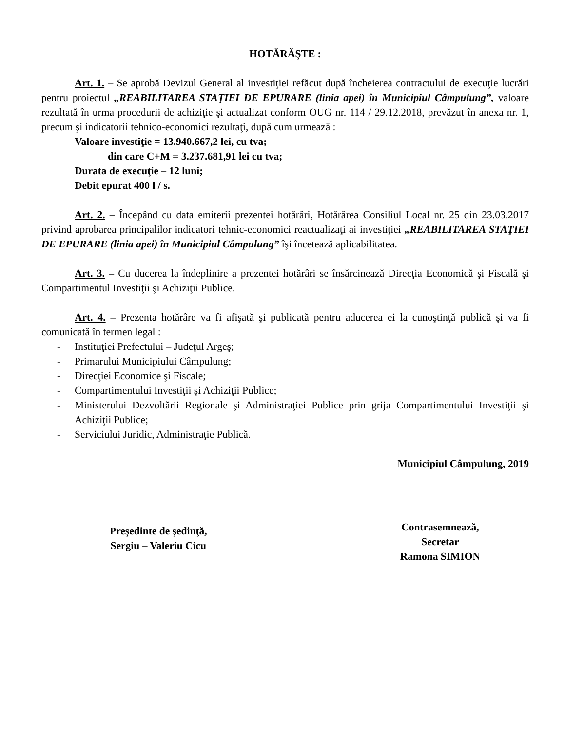HOTĂRĂŞTE :
Art. 1. – Se aprobă Devizul General al investiţiei refăcut după încheierea contractului de execuţie lucrări pentru proiectul „REABILITAREA STAŢIEI DE EPURARE (linia apei) în Municipiul Câmpulung”, valoare rezultată în urma procedurii de achiziţie şi actualizat conform OUG nr. 114 / 29.12.2018, prevăzut în anexa nr. 1, precum şi indicatorii tehnico-economici rezultaţi, după cum urmează :
Valoare investiţie = 13.940.667,2 lei, cu tva;
din care C+M = 3.237.681,91 lei cu tva;
Durata de execuţie – 12 luni;
Debit epurat 400 l / s.
Art. 2. – Începând cu data emiterii prezentei hotărâri, Hotărârea Consiliul Local nr. 25 din 23.03.2017 privind aprobarea principalilor indicatori tehnic-economici reactualizaţi ai investiţiei „REABILITAREA STAŢIEI DE EPURARE (linia apei) în Municipiul Câmpulung” îşi încetează aplicabilitatea.
Art. 3. – Cu ducerea la îndeplinire a prezentei hotărâri se însărcinează Direcţia Economică şi Fiscală şi Compartimentul Investiţii şi Achiziţii Publice.
Art. 4. – Prezenta hotărâre va fi afişată şi publicată pentru aducerea ei la cunoştinţă publică şi va fi comunicată în termen legal :
- Instituţiei Prefectului – Judeţul Argeş;
- Primarului Municipiului Câmpulung;
- Direcţiei Economice şi Fiscale;
- Compartimentului Investiţii şi Achiziţii Publice;
- Ministerului Dezvoltării Regionale şi Administraţiei Publice prin grija Compartimentului Investiţii şi Achiziţii Publice;
- Serviciului Juridic, Administraţie Publică.
Municipiul Câmpulung, 2019
Preşedinte de şedinţă,
Sergiu – Valeriu Cicu
Contrasemnează,
Secretar
Ramona SIMION